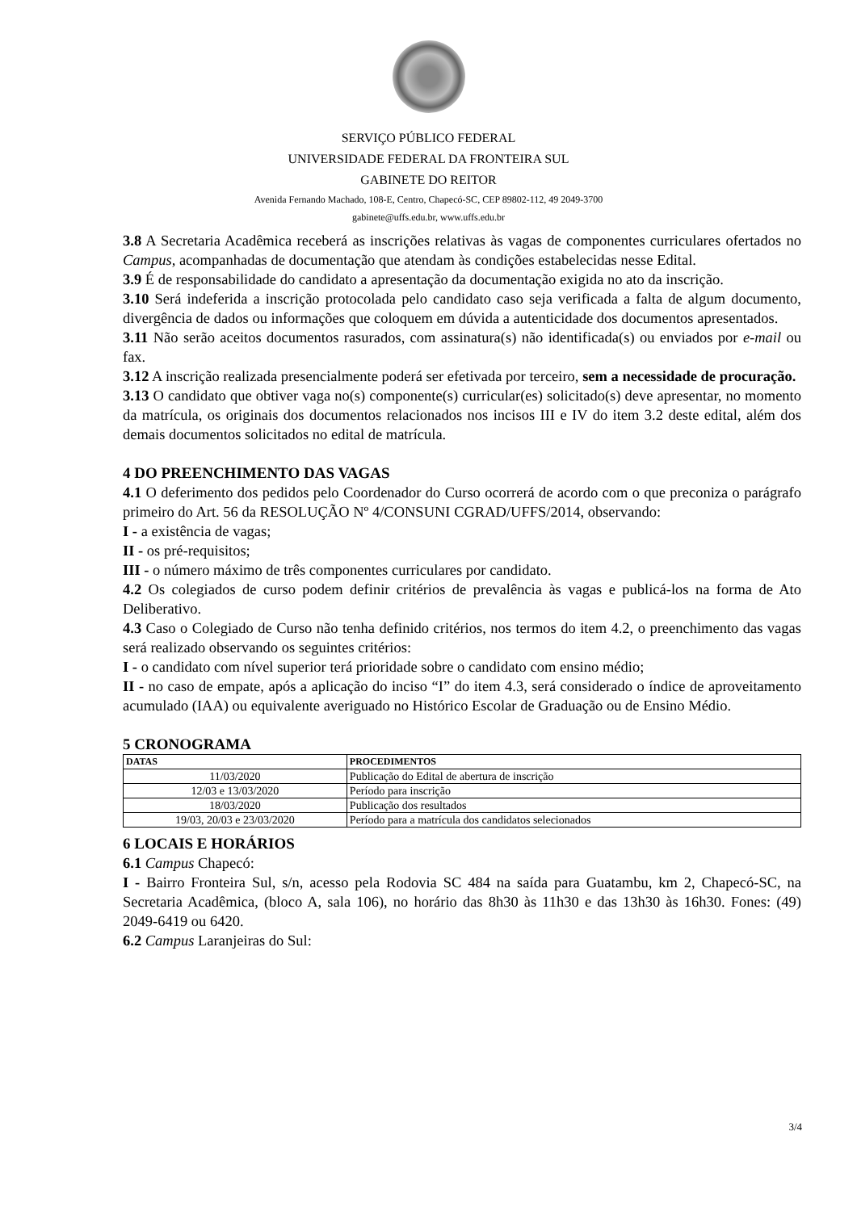SERVIÇO PÚBLICO FEDERAL
UNIVERSIDADE FEDERAL DA FRONTEIRA SUL
GABINETE DO REITOR
Avenida Fernando Machado, 108-E, Centro, Chapecó-SC, CEP 89802-112, 49 2049-3700
gabinete@uffs.edu.br, www.uffs.edu.br
3.8 A Secretaria Acadêmica receberá as inscrições relativas às vagas de componentes curriculares ofertados no Campus, acompanhadas de documentação que atendam às condições estabelecidas nesse Edital.
3.9 É de responsabilidade do candidato a apresentação da documentação exigida no ato da inscrição.
3.10 Será indeferida a inscrição protocolada pelo candidato caso seja verificada a falta de algum documento, divergência de dados ou informações que coloquem em dúvida a autenticidade dos documentos apresentados.
3.11 Não serão aceitos documentos rasurados, com assinatura(s) não identificada(s) ou enviados por e-mail ou fax.
3.12 A inscrição realizada presencialmente poderá ser efetivada por terceiro, sem a necessidade de procuração.
3.13 O candidato que obtiver vaga no(s) componente(s) curricular(es) solicitado(s) deve apresentar, no momento da matrícula, os originais dos documentos relacionados nos incisos III e IV do item 3.2 deste edital, além dos demais documentos solicitados no edital de matrícula.
4 DO PREENCHIMENTO DAS VAGAS
4.1 O deferimento dos pedidos pelo Coordenador do Curso ocorrerá de acordo com o que preconiza o parágrafo primeiro do Art. 56 da RESOLUÇÃO Nº 4/CONSUNI CGRAD/UFFS/2014, observando:
I - a existência de vagas;
II - os pré-requisitos;
III - o número máximo de três componentes curriculares por candidato.
4.2 Os colegiados de curso podem definir critérios de prevalência às vagas e publicá-los na forma de Ato Deliberativo.
4.3 Caso o Colegiado de Curso não tenha definido critérios, nos termos do item 4.2, o preenchimento das vagas será realizado observando os seguintes critérios:
I - o candidato com nível superior terá prioridade sobre o candidato com ensino médio;
II - no caso de empate, após a aplicação do inciso “I” do item 4.3, será considerado o índice de aproveitamento acumulado (IAA) ou equivalente averiguado no Histórico Escolar de Graduação ou de Ensino Médio.
5 CRONOGRAMA
| DATAS | PROCEDIMENTOS |
| --- | --- |
| 11/03/2020 | Publicação do Edital de abertura de inscrição |
| 12/03 e 13/03/2020 | Período para inscrição |
| 18/03/2020 | Publicação dos resultados |
| 19/03, 20/03 e 23/03/2020 | Período para a matrícula dos candidatos selecionados |
6 LOCAIS E HORÁRIOS
6.1 Campus Chapecó:
I - Bairro Fronteira Sul, s/n, acesso pela Rodovia SC 484 na saída para Guatambu, km 2, Chapecó-SC, na Secretaria Acadêmica, (bloco A, sala 106), no horário das 8h30 às 11h30 e das 13h30 às 16h30. Fones: (49) 2049-6419 ou 6420.
6.2 Campus Laranjeiras do Sul:
3/4